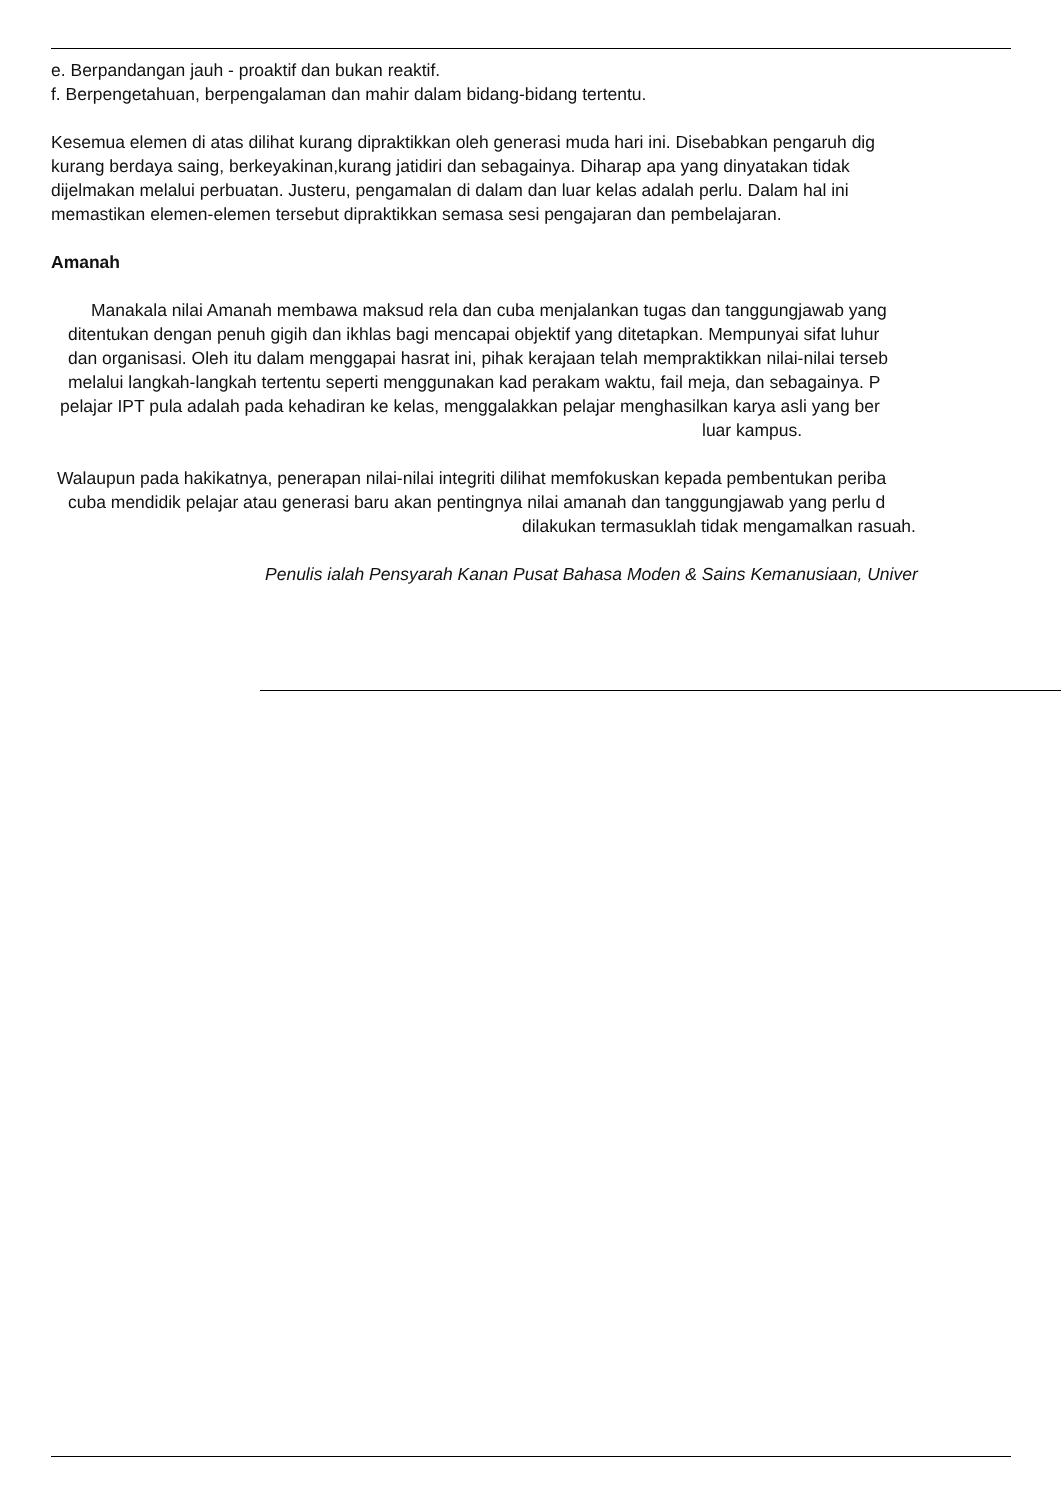e. Berpandangan jauh - proaktif dan bukan reaktif.
f. Berpengetahuan, berpengalaman dan mahir dalam bidang-bidang tertentu.
Kesemua elemen di atas dilihat kurang dipraktikkan oleh generasi muda hari ini. Disebabkan pengaruh dig
kurang berdaya saing, berkeyakinan,kurang jatidiri dan sebagainya. Diharap apa yang dinyatakan tidak
dijelmakan melalui perbuatan. Justeru, pengamalan di dalam dan luar kelas adalah perlu. Dalam hal ini
memastikan elemen-elemen tersebut dipraktikkan semasa sesi pengajaran dan pembelajaran.
Amanah
Manakala nilai Amanah membawa maksud rela dan cuba menjalankan tugas dan tanggungjawab yang
ditentukan dengan penuh gigih dan ikhlas bagi mencapai objektif yang ditetapkan. Mempunyai sifat luhur
dan organisasi. Oleh itu dalam menggapai hasrat ini, pihak kerajaan telah mempraktikkan nilai-nilai terseb
melalui langkah-langkah tertentu seperti menggunakan kad perakam waktu, fail meja, dan sebagainya. P
pelajar IPT pula adalah pada kehadiran ke kelas, menggalakkan pelajar menghasilkan karya asli yang ber
luar kampus.
Walaupun pada hakikatnya, penerapan nilai-nilai integriti dilihat memfokuskan kepada pembentukan periba
cuba mendidik pelajar atau generasi baru akan pentingnya nilai amanah dan tanggungjawab yang perlu d
dilakukan termasuklah tidak mengamalkan rasuah.
Penulis ialah Pensyarah Kanan Pusat Bahasa Moden & Sains Kemanusiaan, Univer